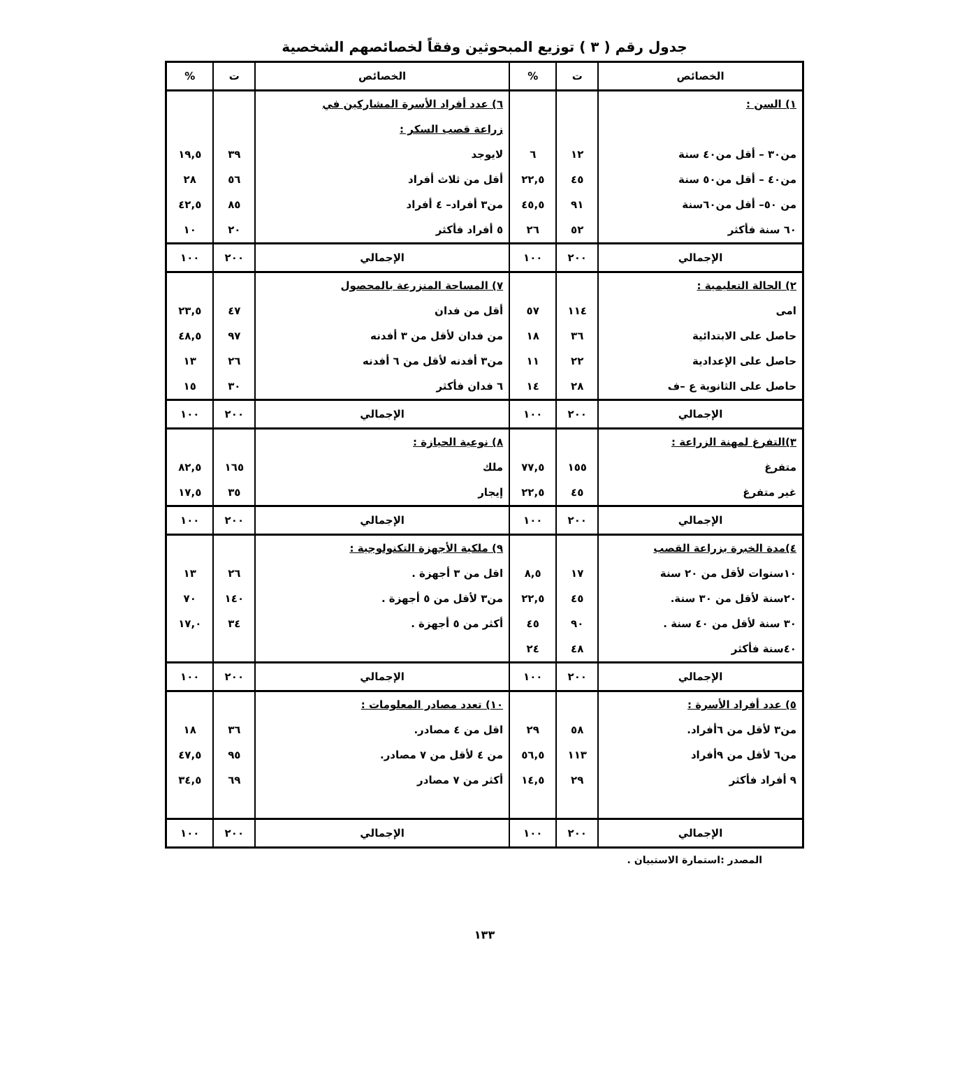جدول رقم ( ٣ ) توزيع المبحوثين وفقاً لخصائصهم الشخصية
| الخصائص | ت | % | الخصائص | ت | % |
| --- | --- | --- | --- | --- | --- |
| ١) السن : | | | ٦) عدد أفراد الأسرة المشاركين في | | |
| | | | زراعة قصب السكر : | | |
| من٣٠ – أقل من٤٠ سنة | ١٢ | ٦ | لايوجد | ٣٩ | ١٩,٥ |
| من٤٠ – أقل من٥٠ سنة | ٤٥ | ٢٢,٥ | أقل من ثلاث أفراد | ٥٦ | ٢٨ |
| من ٥٠– أقل من٦٠سنة | ٩١ | ٤٥,٥ | من٣ أفراد– ٤ أفراد | ٨٥ | ٤٢,٥ |
| ٦٠ سنة فأكثر | ٥٢ | ٢٦ | ٥ أفراد فأكثر | ٢٠ | ١٠ |
| الإجمالي | ٢٠٠ | ١٠٠ | الإجمالي | ٢٠٠ | ١٠٠ |
| ٢) الحالة التعليمية : | | | ٧) المساحة المنزرعة بالمحصول | | |
| امى | ١١٤ | ٥٧ | أقل من فدان | ٤٧ | ٢٣,٥ |
| حاصل على الابتدائية | ٣٦ | ١٨ | من فدان لأقل من ٣ أفدنه | ٩٧ | ٤٨,٥ |
| حاصل على الإعدادية | ٢٢ | ١١ | من٣ أفدنه لأقل من ٦ أفدنه | ٢٦ | ١٣ |
| حاصل على الثانوية ع –ف | ٢٨ | ١٤ | ٦ فدان فأكثر | ٣٠ | ١٥ |
| الإجمالي | ٢٠٠ | ١٠٠ | الإجمالي | ٢٠٠ | ١٠٠ |
| ٣)التفرغ لمهنة الزراعة : | | | ٨) نوعية الحيازة : | | |
| متفرغ | ١٥٥ | ٧٧,٥ | ملك | ١٦٥ | ٨٢,٥ |
| غير متفرغ | ٤٥ | ٢٢,٥ | إيجار | ٣٥ | ١٧,٥ |
| الإجمالي | ٢٠٠ | ١٠٠ | الإجمالي | ٢٠٠ | ١٠٠ |
| ٤)مدة الخبرة بزراعة القصب | | | ٩) ملكية الأجهزة التكنولوجية : | | |
| ١٠سنوات لأقل من ٢٠ سنة | ١٧ | ٨,٥ | اقل من ٣ أجهزة . | ٢٦ | ١٣ |
| ٢٠سنة لأقل من ٣٠ سنة. | ٤٥ | ٢٢,٥ | من٣ لأقل من ٥ أجهزة . | ١٤٠ | ٧٠ |
| ٣٠ سنة لأقل من ٤٠ سنة . | ٩٠ | ٤٥ | أكثر من ٥ أجهزة . | ٣٤ | ١٧,٠ |
| ٤٠سنة فأكثر | ٤٨ | ٢٤ | | | |
| الإجمالي | ٢٠٠ | ١٠٠ | الإجمالي | ٢٠٠ | ١٠٠ |
| ٥) عدد أفراد الأسرة : | | | ١٠) تعدد مصادر المعلومات : | | |
| من٣ لأقل من ٦أفراد. | ٥٨ | ٢٩ | اقل من ٤ مصادر. | ٣٦ | ١٨ |
| من٦ لأقل من ٩أفراد | ١١٣ | ٥٦,٥ | من ٤ لأقل من ٧ مصادر. | ٩٥ | ٤٧,٥ |
| ٩ أفراد فأكثر | ٢٩ | ١٤,٥ | أكثر من ٧ مصادر | ٦٩ | ٣٤,٥ |
| الإجمالي | ٢٠٠ | ١٠٠ | الإجمالي | ٢٠٠ | ١٠٠ |
المصدر :استمارة الاستبيان .
١٣٣